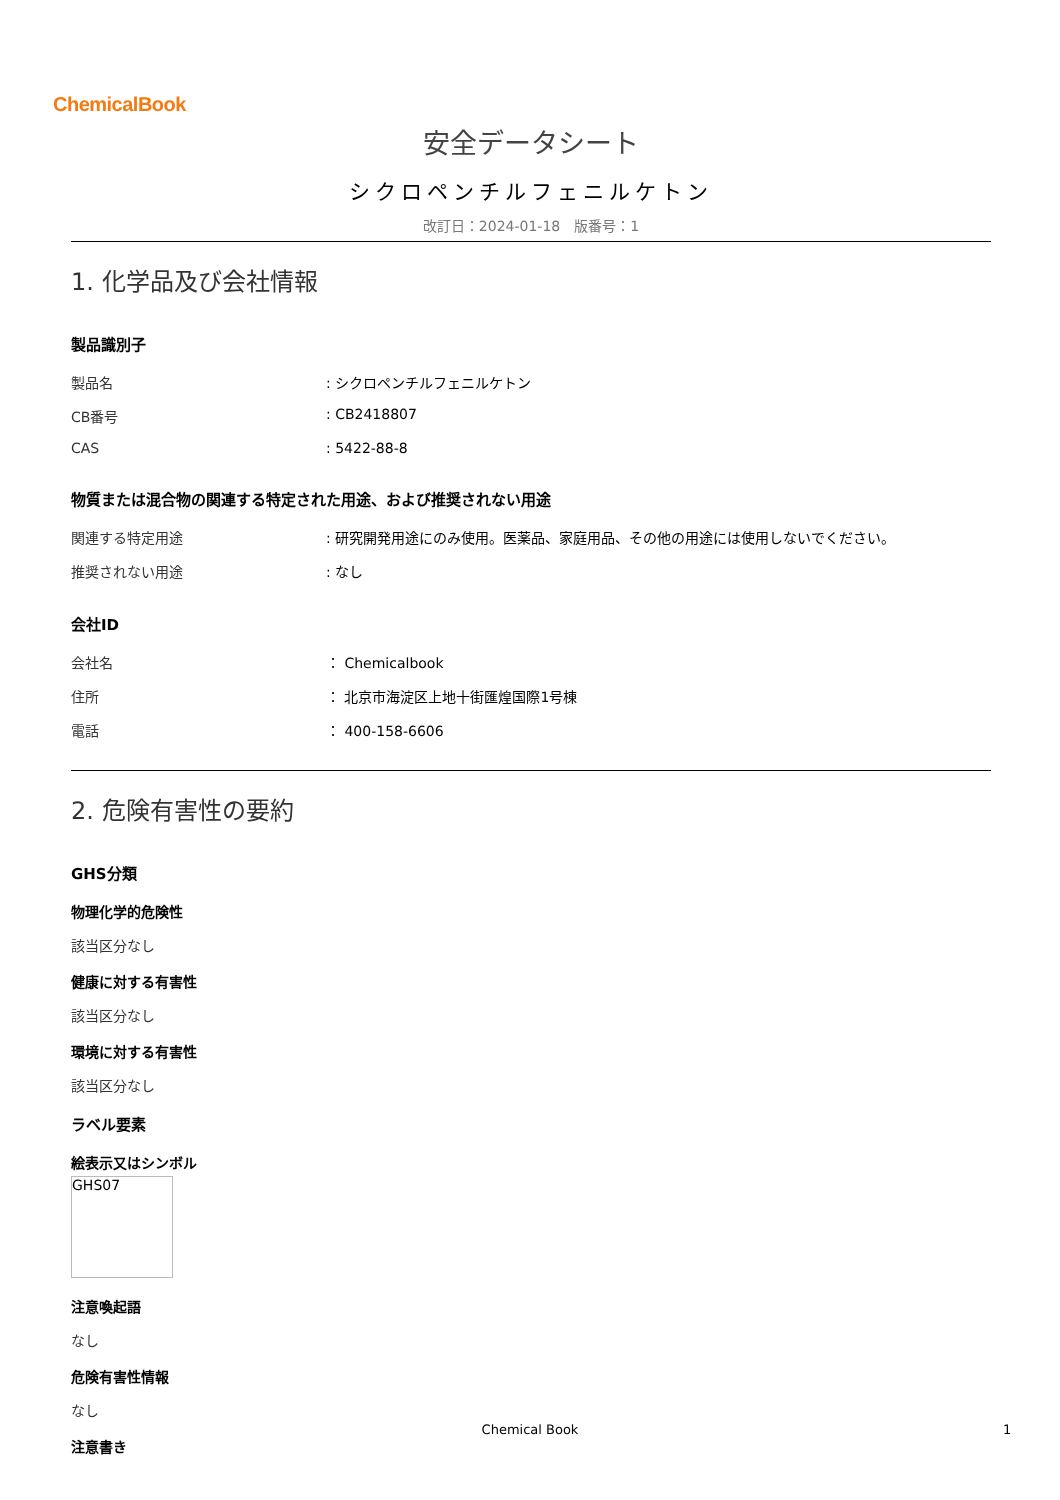ChemicalBook
安全データシート
シクロペンチルフェニルケトン
改訂日：2024-01-18　版番号：1
1. 化学品及び会社情報
製品識別子
| 製品名 | : シクロペンチルフェニルケトン |
| CB番号 | : CB2418807 |
| CAS | : 5422-88-8 |
物質または混合物の関連する特定された用途、および推奨されない用途
| 関連する特定用途 | : 研究開発用途にのみ使用。医薬品、家庭用品、その他の用途には使用しないでください。 |
| 推奨されない用途 | : なし |
会社ID
| 会社名 | ： Chemicalbook |
| 住所 | ： 北京市海淀区上地十街匯煌国際1号棟 |
| 電話 | ： 400-158-6606 |
2. 危険有害性の要約
GHS分類
物理化学的危険性
該当区分なし
健康に対する有害性
該当区分なし
環境に対する有害性
該当区分なし
ラベル要素
絵表示又はシンボル
GHS07
注意喚起語
なし
危険有害性情報
なし
注意書き
Chemical Book 1